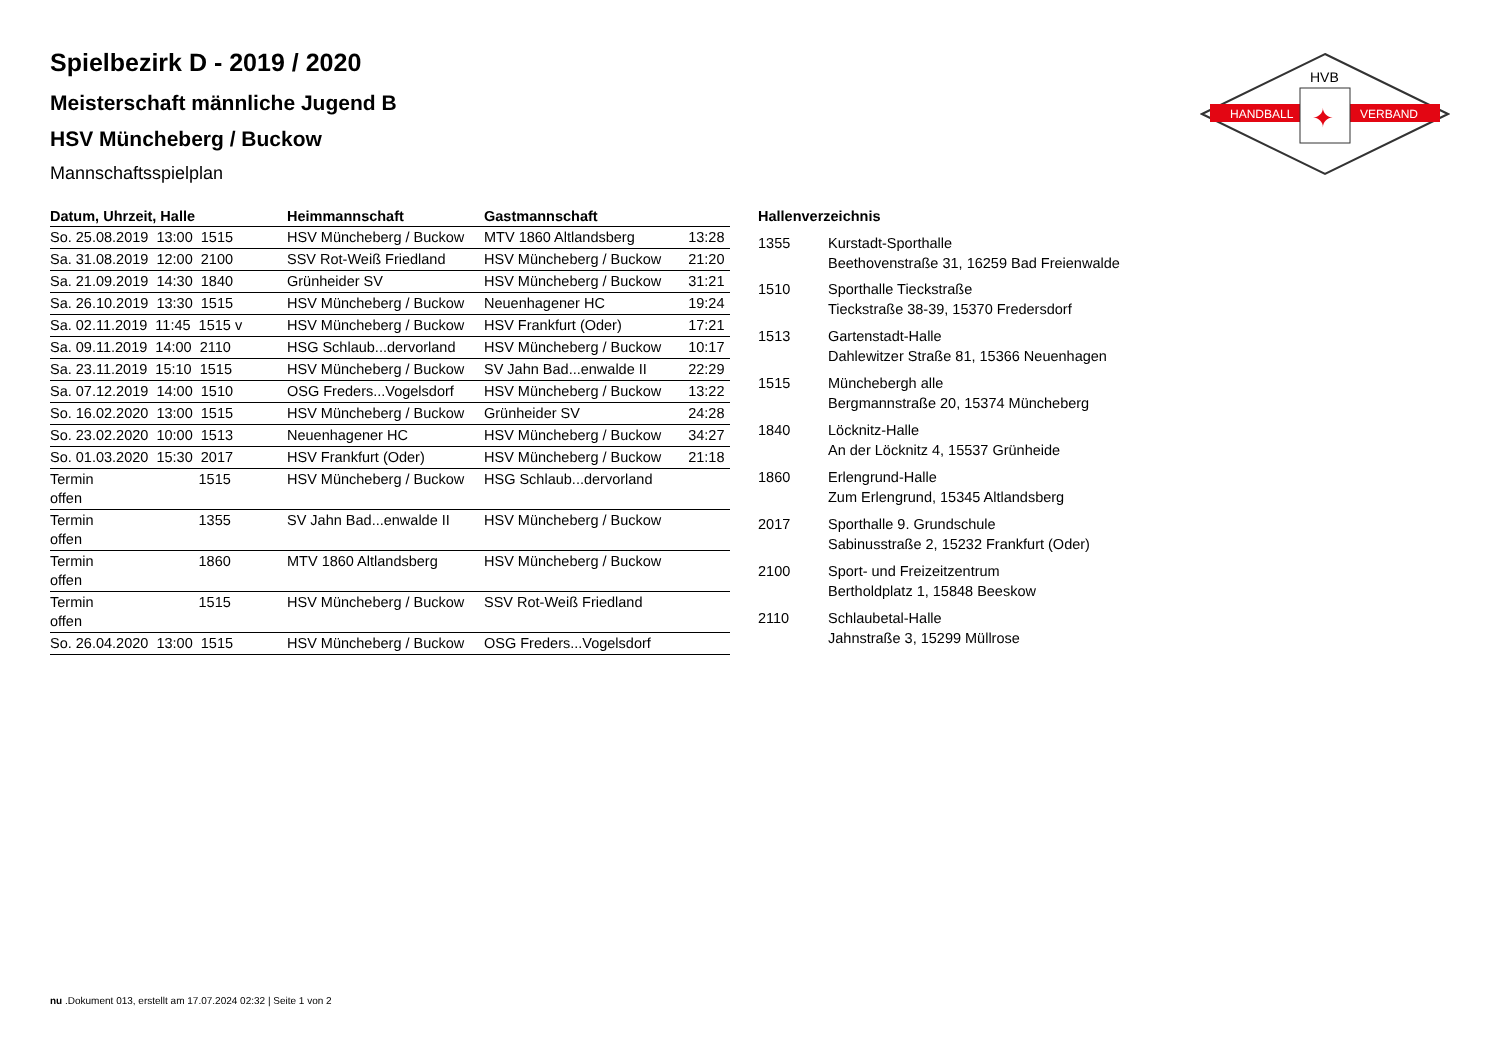HANDBALL
VERBAND
HVB
✦
Spielbezirk D - 2019 / 2020
Meisterschaft männliche Jugend B
HSV Müncheberg / Buckow
Mannschaftsspielplan
| Datum, Uhrzeit, Halle | Heimmannschaft | Gastmannschaft | |
| --- | --- | --- | --- |
| So. 25.08.2019 13:00 1515 | HSV Müncheberg / Buckow | MTV 1860 Altlandsberg | 13:28 |
| Sa. 31.08.2019 12:00 2100 | SSV Rot-Weiß Friedland | HSV Müncheberg / Buckow | 21:20 |
| Sa. 21.09.2019 14:30 1840 | Grünheider SV | HSV Müncheberg / Buckow | 31:21 |
| Sa. 26.10.2019 13:30 1515 | HSV Müncheberg / Buckow | Neuenhagener HC | 19:24 |
| Sa. 02.11.2019 11:45 1515 v | HSV Müncheberg / Buckow | HSV Frankfurt (Oder) | 17:21 |
| Sa. 09.11.2019 14:00 2110 | HSG Schlaub...dervorland | HSV Müncheberg / Buckow | 10:17 |
| Sa. 23.11.2019 15:10 1515 | HSV Müncheberg / Buckow | SV Jahn Bad...enwalde II | 22:29 |
| Sa. 07.12.2019 14:00 1510 | OSG Freders...Vogelsdorf | HSV Müncheberg / Buckow | 13:22 |
| So. 16.02.2020 13:00 1515 | HSV Müncheberg / Buckow | Grünheider SV | 24:28 |
| So. 23.02.2020 10:00 1513 | Neuenhagener HC | HSV Müncheberg / Buckow | 34:27 |
| So. 01.03.2020 15:30 2017 | HSV Frankfurt (Oder) | HSV Müncheberg / Buckow | 21:18 |
| Termin 1515 offen | HSV Müncheberg / Buckow | HSG Schlaub...dervorland | |
| Termin 1355 offen | SV Jahn Bad...enwalde II | HSV Müncheberg / Buckow | |
| Termin 1860 offen | MTV 1860 Altlandsberg | HSV Müncheberg / Buckow | |
| Termin 1515 offen | HSV Müncheberg / Buckow | SSV Rot-Weiß Friedland | |
| So. 26.04.2020 13:00 1515 | HSV Müncheberg / Buckow | OSG Freders...Vogelsdorf | |
| Hallenverzeichnis | |
| --- | --- |
| 1355 | Kurstadt-Sporthalle Beethovenstraße 31, 16259 Bad Freienwalde |
| 1510 | Sporthalle Tieckstraße Tieckstraße 38-39, 15370 Fredersdorf |
| 1513 | Gartenstadt-Halle Dahlewitzer Straße 81, 15366 Neuenhagen |
| 1515 | Münchebergh alle Bergmannstraße 20, 15374 Müncheberg |
| 1840 | Löcknitz-Halle An der Löcknitz 4, 15537 Grünheide |
| 1860 | Erlengrund-Halle Zum Erlengrund, 15345 Altlandsberg |
| 2017 | Sporthalle 9. Grundschule Sabinusstraße 2, 15232 Frankfurt (Oder) |
| 2100 | Sport- und Freizeitzentrum Bertholdplatz 1, 15848 Beeskow |
| 2110 | Schlaubetal-Halle Jahnstraße 3, 15299 Müllrose |
nu .Dokument 013, erstellt am 17.07.2024 02:32 | Seite 1 von 2